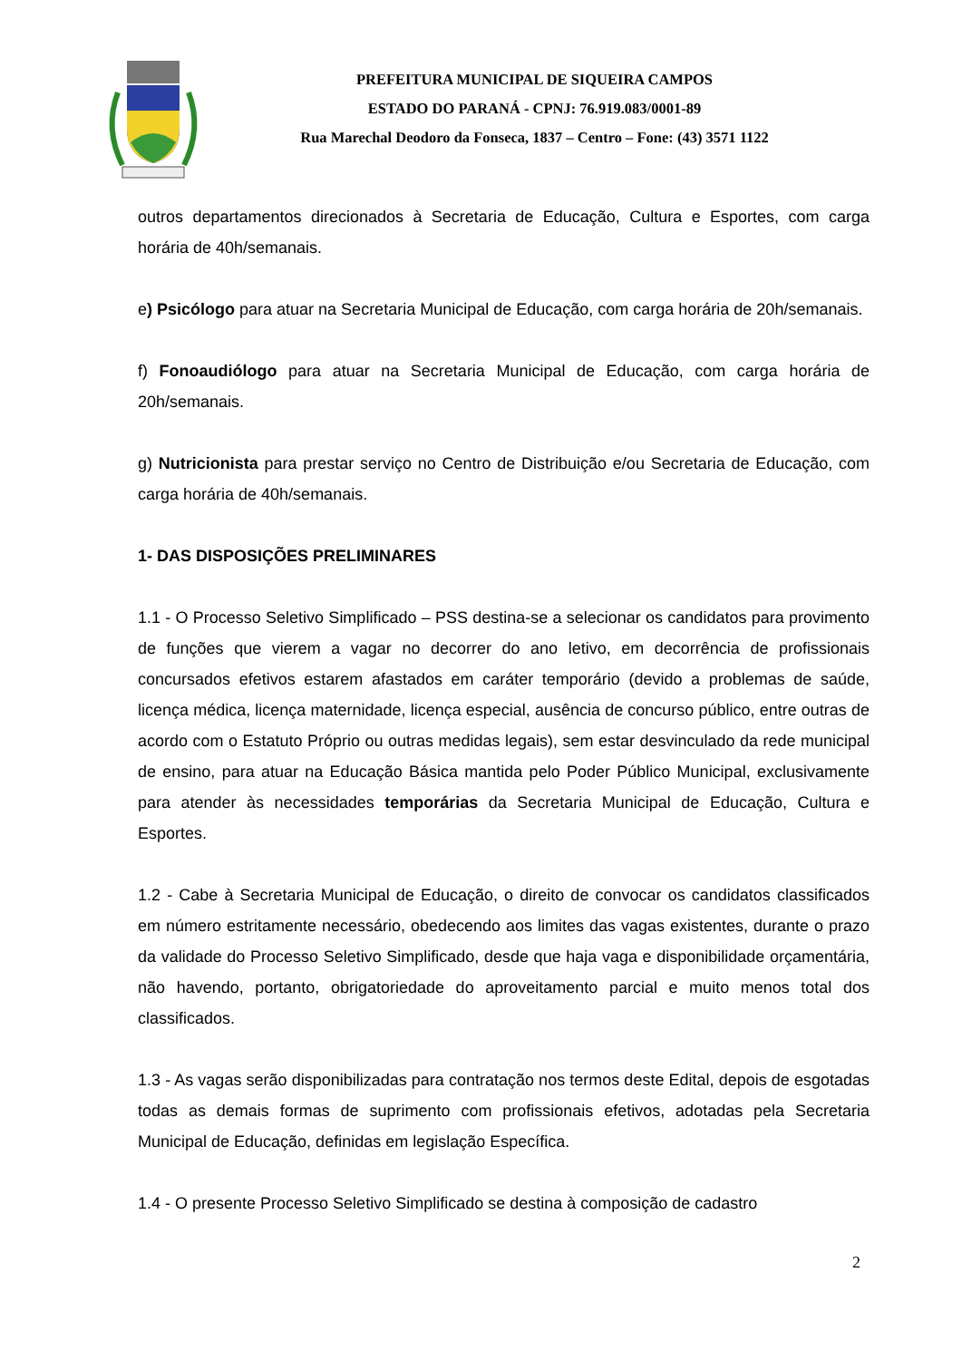PREFEITURA MUNICIPAL DE SIQUEIRA CAMPOS
ESTADO DO PARANÁ - CPNJ: 76.919.083/0001-89
Rua Marechal Deodoro da Fonseca, 1837 – Centro – Fone: (43) 3571 1122
outros departamentos direcionados à Secretaria de Educação, Cultura e Esportes, com carga horária de 40h/semanais.
e) Psicólogo para atuar na Secretaria Municipal de Educação, com carga horária de 20h/semanais.
f) Fonoaudiólogo para atuar na Secretaria Municipal de Educação, com carga horária de 20h/semanais.
g) Nutricionista para prestar serviço no Centro de Distribuição e/ou Secretaria de Educação, com carga horária de 40h/semanais.
1- DAS DISPOSIÇÕES PRELIMINARES
1.1 - O Processo Seletivo Simplificado – PSS destina-se a selecionar os candidatos para provimento de funções que vierem a vagar no decorrer do ano letivo, em decorrência de profissionais concursados efetivos estarem afastados em caráter temporário (devido a problemas de saúde, licença médica, licença maternidade, licença especial, ausência de concurso público, entre outras de acordo com o Estatuto Próprio ou outras medidas legais), sem estar desvinculado da rede municipal de ensino, para atuar na Educação Básica mantida pelo Poder Público Municipal, exclusivamente para atender às necessidades temporárias da Secretaria Municipal de Educação, Cultura e Esportes.
1.2 - Cabe à Secretaria Municipal de Educação, o direito de convocar os candidatos classificados em número estritamente necessário, obedecendo aos limites das vagas existentes, durante o prazo da validade do Processo Seletivo Simplificado, desde que haja vaga e disponibilidade orçamentária, não havendo, portanto, obrigatoriedade do aproveitamento parcial e muito menos total dos classificados.
1.3 - As vagas serão disponibilizadas para contratação nos termos deste Edital, depois de esgotadas todas as demais formas de suprimento com profissionais efetivos, adotadas pela Secretaria Municipal de Educação, definidas em legislação Específica.
1.4 - O presente Processo Seletivo Simplificado se destina à composição de cadastro
2